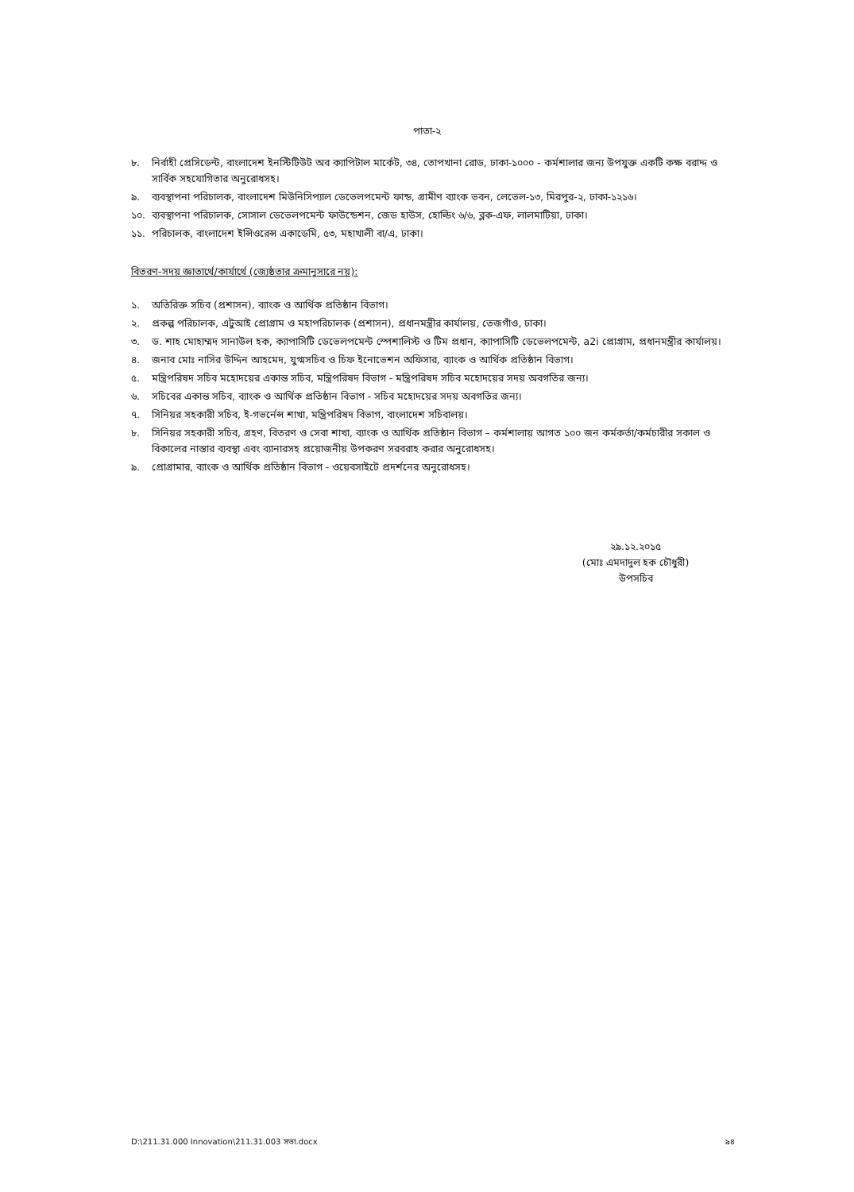পাতা-২
৮. নির্বাহী প্রেসিডেন্ট, বাংলাদেশ ইনস্টিটিউট অব ক্যাপিটাল মার্কেট, ৩৪, তোপখানা রোড, ঢাকা-১০০০ - কর্মশালার জন্য উপযুক্ত একটি কক্ষ বরাদ্দ ও সার্বিক সহযোগিতার অনুরোধসহ।
৯. ব্যবস্থাপনা পরিচালক, বাংলাদেশ মিউনিসিপ্যাল ডেভেলপমেন্ট ফান্ড, গ্রামীণ ব্যাংক ভবন, লেভেল-১৩, মিরপুর-২, ঢাকা-১২১৬।
১০. ব্যবস্থাপনা পরিচালক, সোসাল ডেভেলপমেন্ট ফাউন্ডেশন, জেড হাউস, হোল্ডিং ৬/৬, ব্লক-এফ, লালমাটিয়া, ঢাকা।
১১. পরিচালক, বাংলাদেশ ইন্সিওরেন্স একাডেমি, ৫৩, মহাখালী বা/এ, ঢাকা।
বিতরণ-সদয় জ্ঞাতার্থে/কার্যার্থে (জ্যেষ্ঠতার ক্রমানুসারে নয়):
১. অতিরিক্ত সচিব (প্রশাসন), ব্যাংক ও আর্থিক প্রতিষ্ঠান বিভাগ।
২. প্রকল্প পরিচালক, এটুআই প্রোগ্রাম ও মহাপরিচালক (প্রশাসন), প্রধানমন্ত্রীর কার্যালয়, তেজগাঁও, ঢাকা।
৩. ড. শাহ মোহাম্মদ সানাউল হক, ক্যাপাসিটি ডেভেলপমেন্ট স্পেশালিস্ট ও টিম প্রধান, ক্যাপাসিটি ডেভেলপমেন্ট, a2i প্রোগ্রাম, প্রধানমন্ত্রীর কার্যালয়।
৪. জনাব মোঃ নাসির উদ্দিন আহমেদ, যুগ্মসচিব ও চিফ ইনোভেশন অফিসার, ব্যাংক ও আর্থিক প্রতিষ্ঠান বিভাগ।
৫. মন্ত্রিপরিষদ সচিব মহোদয়ের একান্ত সচিব, মন্ত্রিপরিষদ বিভাগ - মন্ত্রিপরিষদ সচিব মহোদয়ের সদয় অবগতির জন্য।
৬. সচিবের একান্ত সচিব, ব্যাংক ও আর্থিক প্রতিষ্ঠান বিভাগ - সচিব মহোদয়ের সদয় অবগতির জন্য।
৭. সিনিয়র সহকারী সচিব, ই-গভর্নেন্স শাখা, মন্ত্রিপরিষদ বিভাগ, বাংলাদেশ সচিবালয়।
৮. সিনিয়র সহকারী সচিব, গ্রহণ, বিতরণ ও সেবা শাখা, ব্যাংক ও আর্থিক প্রতিষ্ঠান বিভাগ – কর্মশালায় আগত ১০০ জন কর্মকর্তা/কর্মচারীর সকাল ও বিকালের নাস্তার ব্যবস্থা এবং ব্যানারসহ প্রয়োজনীয় উপকরণ সরবরাহ করার অনুরোধসহ।
৯. প্রোগ্রামার, ব্যাংক ও আর্থিক প্রতিষ্ঠান বিভাগ - ওয়েবসাইটে প্রদর্শনের অনুরোধসহ।
২৯.১২.২০১৫
(মোঃ এমদাদুল হক চৌধুরী)
উপসচিব
D:\211.31.000 Innovation\211.31.003 সভা.docx ৯৪